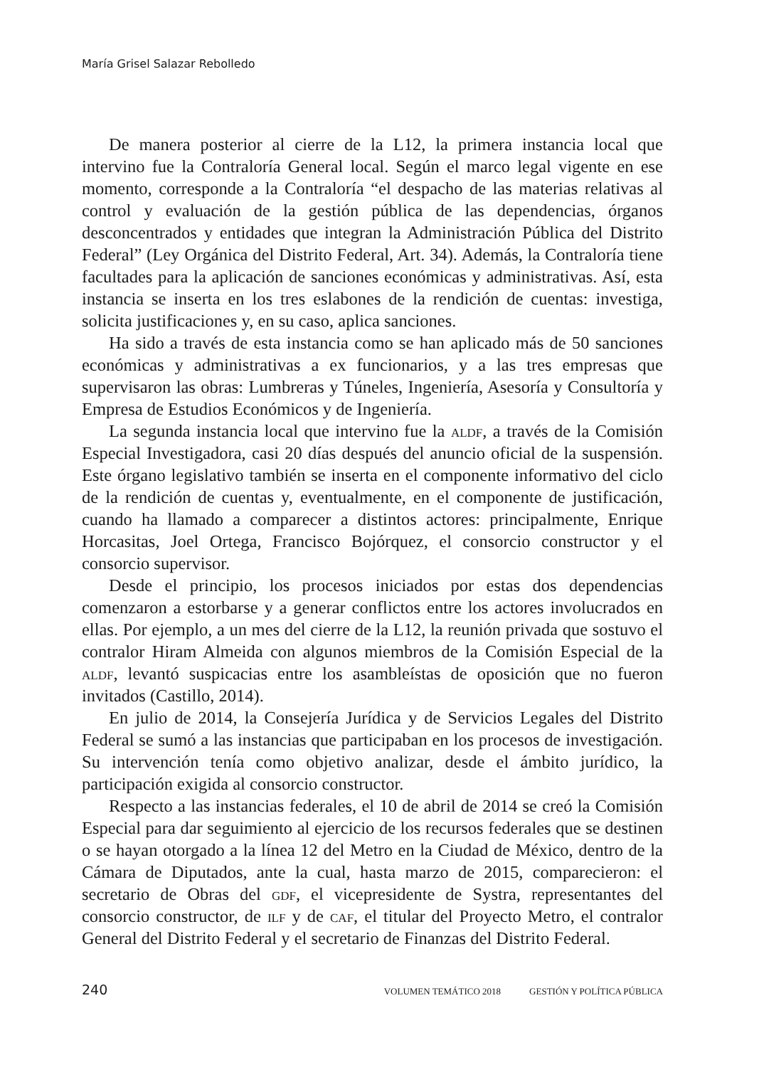María Grisel Salazar Rebolledo
De manera posterior al cierre de la L12, la primera instancia local que intervino fue la Contraloría General local. Según el marco legal vigente en ese momento, corresponde a la Contraloría “el despacho de las materias relativas al control y evaluación de la gestión pública de las dependencias, órganos desconcentrados y entidades que integran la Administración Pública del Distrito Federal” (Ley Orgánica del Distrito Federal, Art. 34). Además, la Contraloría tiene facultades para la aplicación de sanciones económicas y administrativas. Así, esta instancia se inserta en los tres eslabones de la rendición de cuentas: investiga, solicita justificaciones y, en su caso, aplica sanciones.
Ha sido a través de esta instancia como se han aplicado más de 50 sanciones económicas y administrativas a ex funcionarios, y a las tres empresas que supervisaron las obras: Lumbreras y Túneles, Ingeniería, Asesoría y Consultoría y Empresa de Estudios Económicos y de Ingeniería.
La segunda instancia local que intervino fue la aldf, a través de la Comisión Especial Investigadora, casi 20 días después del anuncio oficial de la suspensión. Este órgano legislativo también se inserta en el componente informativo del ciclo de la rendición de cuentas y, eventualmente, en el componente de justificación, cuando ha llamado a comparecer a distintos actores: principalmente, Enrique Horcasitas, Joel Ortega, Francisco Bojórquez, el consorcio constructor y el consorcio supervisor.
Desde el principio, los procesos iniciados por estas dos dependencias comenzaron a estorbarse y a generar conflictos entre los actores involucrados en ellas. Por ejemplo, a un mes del cierre de la L12, la reunión privada que sostuvo el contralor Hiram Almeida con algunos miembros de la Comisión Especial de la aldf, levantó suspicacias entre los asambleístas de oposición que no fueron invitados (Castillo, 2014).
En julio de 2014, la Consejería Jurídica y de Servicios Legales del Distrito Federal se sumó a las instancias que participaban en los procesos de investigación. Su intervención tenía como objetivo analizar, desde el ámbito jurídico, la participación exigida al consorcio constructor.
Respecto a las instancias federales, el 10 de abril de 2014 se creó la Comisión Especial para dar seguimiento al ejercicio de los recursos federales que se destinen o se hayan otorgado a la línea 12 del Metro en la Ciudad de México, dentro de la Cámara de Diputados, ante la cual, hasta marzo de 2015, comparecieron: el secretario de Obras del gdf, el vicepresidente de Systra, representantes del consorcio constructor, de ilf y de caf, el titular del Proyecto Metro, el contralor General del Distrito Federal y el secretario de Finanzas del Distrito Federal.
240
VOLUMEN TEMÁTICO 2018 GESTIÓN Y POLÍTICA PÚBLICA